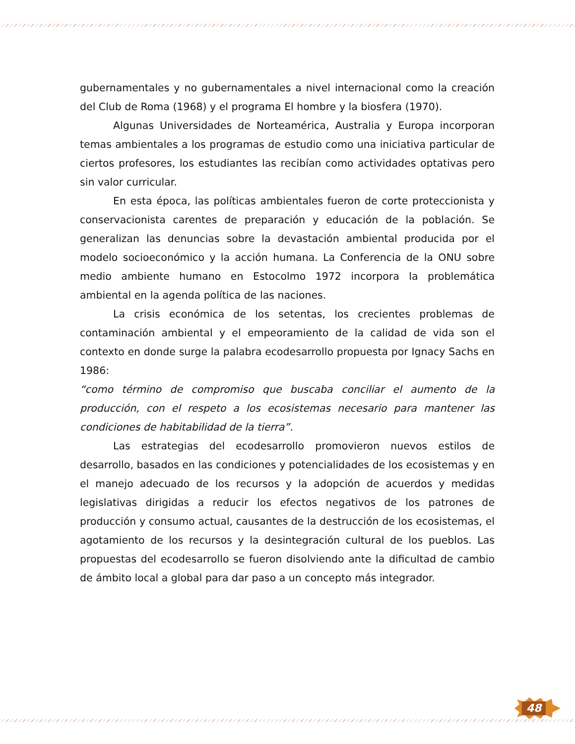gubernamentales y no gubernamentales a nivel internacional como la creación del Club de Roma (1968) y el programa El hombre y la biosfera (1970).
Algunas Universidades de Norteamérica, Australia y Europa incorporan temas ambientales a los programas de estudio como una iniciativa particular de ciertos profesores, los estudiantes las recibían como actividades optativas pero sin valor curricular.
En esta época, las políticas ambientales fueron de corte proteccionista y conservacionista carentes de preparación y educación de la población. Se generalizan las denuncias sobre la devastación ambiental producida por el modelo socioeconómico y la acción humana. La Conferencia de la ONU sobre medio ambiente humano en Estocolmo 1972 incorpora la problemática ambiental en la agenda política de las naciones.
La crisis económica de los setentas, los crecientes problemas de contaminación ambiental y el empeoramiento de la calidad de vida son el contexto en donde surge la palabra ecodesarrollo propuesta por Ignacy Sachs en 1986:
“como término de compromiso que buscaba conciliar el aumento de la producción, con el respeto a los ecosistemas necesario para mantener las condiciones de habitabilidad de la tierra”.
Las estrategias del ecodesarrollo promovieron nuevos estilos de desarrollo, basados en las condiciones y potencialidades de los ecosistemas y en el manejo adecuado de los recursos y la adopción de acuerdos y medidas legislativas dirigidas a reducir los efectos negativos de los patrones de producción y consumo actual, causantes de la destrucción de los ecosistemas, el agotamiento de los recursos y la desintegración cultural de los pueblos. Las propuestas del ecodesarrollo se fueron disolviendo ante la dificultad de cambio de ámbito local a global para dar paso a un concepto más integrador.
48